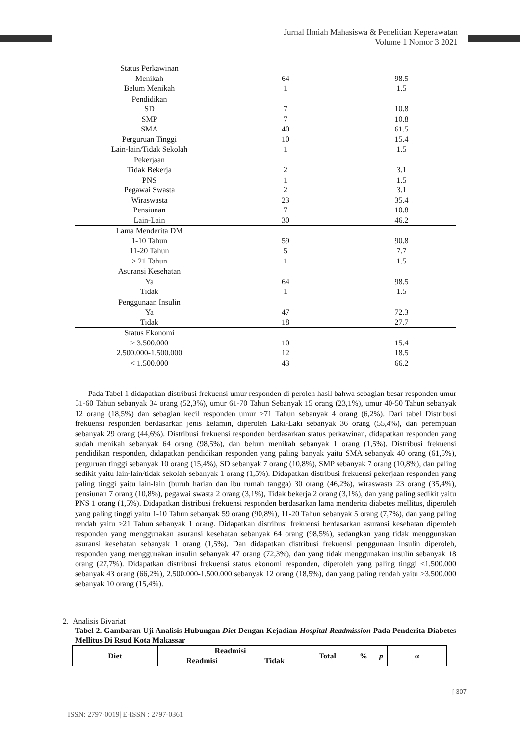Jurnal Ilmiah Mahasiswa & Penelitian Keperawatan
Volume 1 Nomor 3 2021
| Status Perkawinan | | |
| Menikah | 64 | 98.5 |
| Belum Menikah | 1 | 1.5 |
| Pendidikan | | |
| SD | 7 | 10.8 |
| SMP | 7 | 10.8 |
| SMA | 40 | 61.5 |
| Perguruan Tinggi | 10 | 15.4 |
| Lain-lain/Tidak Sekolah | 1 | 1.5 |
| Pekerjaan | | |
| Tidak Bekerja | 2 | 3.1 |
| PNS | 1 | 1.5 |
| Pegawai Swasta | 2 | 3.1 |
| Wiraswasta | 23 | 35.4 |
| Pensiunan | 7 | 10.8 |
| Lain-Lain | 30 | 46.2 |
| Lama Menderita DM | | |
| 1-10 Tahun | 59 | 90.8 |
| 11-20 Tahun | 5 | 7.7 |
| > 21 Tahun | 1 | 1.5 |
| Asuransi Kesehatan | | |
| Ya | 64 | 98.5 |
| Tidak | 1 | 1.5 |
| Penggunaan Insulin | | |
| Ya | 47 | 72.3 |
| Tidak | 18 | 27.7 |
| Status Ekonomi | | |
| > 3.500.000 | 10 | 15.4 |
| 2.500.000-1.500.000 | 12 | 18.5 |
| < 1.500.000 | 43 | 66.2 |
Pada Tabel 1 didapatkan distribusi frekuensi umur responden di peroleh hasil bahwa sebagian besar responden umur 51-60 Tahun sebanyak 34 orang (52,3%), umur 61-70 Tahun Sebanyak 15 orang (23,1%), umur 40-50 Tahun sebanyak 12 orang (18,5%) dan sebagian kecil responden umur >71 Tahun sebanyak 4 orang (6,2%). Dari tabel Distribusi frekuensi responden berdasarkan jenis kelamin, diperoleh Laki-Laki sebanyak 36 orang (55,4%), dan perempuan sebanyak 29 orang (44,6%). Distribusi frekuensi responden berdasarkan status perkawinan, didapatkan responden yang sudah menikah sebanyak 64 orang (98,5%), dan belum menikah sebanyak 1 orang (1,5%). Distribusi frekuensi pendidikan responden, didapatkan pendidikan responden yang paling banyak yaitu SMA sebanyak 40 orang (61,5%), perguruan tinggi sebanyak 10 orang (15,4%), SD sebanyak 7 orang (10,8%), SMP sebanyak 7 orang (10,8%), dan paling sedikit yaitu lain-lain/tidak sekolah sebanyak 1 orang (1,5%). Didapatkan distribusi frekuensi pekerjaan responden yang paling tinggi yaitu lain-lain (buruh harian dan ibu rumah tangga) 30 orang (46,2%), wiraswasta 23 orang (35,4%), pensiunan 7 orang (10,8%), pegawai swasta 2 orang (3,1%), Tidak bekerja 2 orang (3,1%), dan yang paling sedikit yaitu PNS 1 orang (1,5%). Didapatkan distribusi frekuensi responden berdasarkan lama menderita diabetes mellitus, diperoleh yang paling tinggi yaitu 1-10 Tahun sebanyak 59 orang (90,8%), 11-20 Tahun sebanyak 5 orang (7,7%), dan yang paling rendah yaitu >21 Tahun sebanyak 1 orang. Didapatkan distribusi frekuensi berdasarkan asuransi kesehatan diperoleh responden yang menggunakan asuransi kesehatan sebanyak 64 orang (98,5%), sedangkan yang tidak menggunakan asuransi kesehatan sebanyak 1 orang (1,5%). Dan didapatkan distribusi frekuensi penggunaan insulin diperoleh, responden yang menggunakan insulin sebanyak 47 orang (72,3%), dan yang tidak menggunakan insulin sebanyak 18 orang (27,7%). Didapatkan distribusi frekuensi status ekonomi responden, diperoleh yang paling tinggi <1.500.000 sebanyak 43 orang (66,2%), 2.500.000-1.500.000 sebanyak 12 orang (18,5%), dan yang paling rendah yaitu >3.500.000 sebanyak 10 orang (15,4%).
2. Analisis Bivariat
Tabel 2. Gambaran Uji Analisis Hubungan Diet Dengan Kejadian Hospital Readmission Pada Penderita Diabetes Mellitus Di Rsud Kota Makassar
| Diet | Readmisi | | Total | % | p | α |
| | Readmisi | Tidak | | | | |
[ 307
ISSN: 2797-0019| E-ISSN : 2797-0361